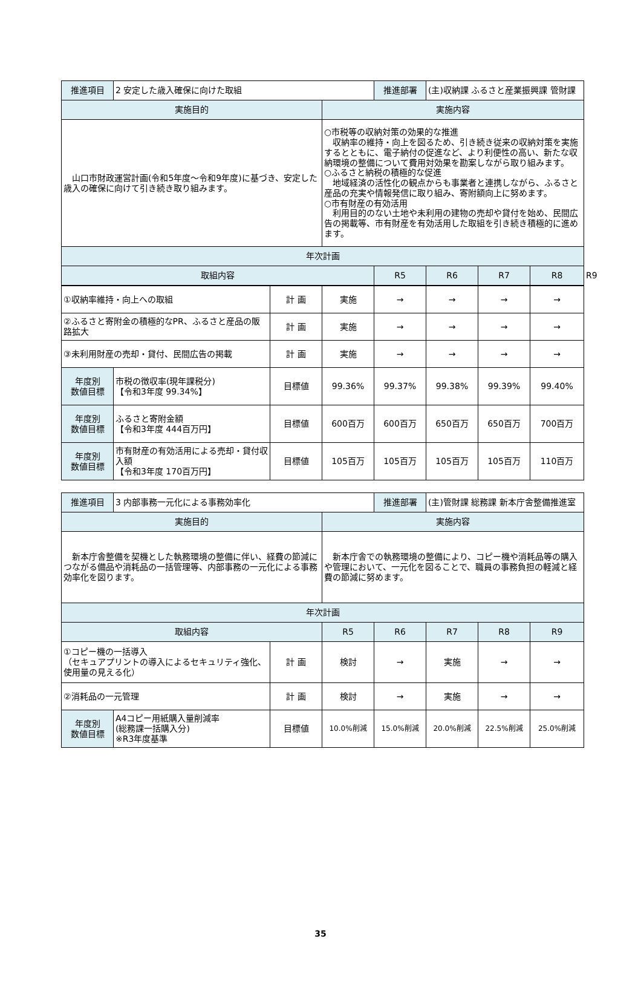| 推進項目 | 2 安定した歳入確保に向けた取組 | | 推進部署 | (主)収納課 ふるさと産業振興課 管財課 | | | |
| 実施目的 | | 実施内容 | | | | | |
| 山口市財政運営計画(令和5年度～令和9年度)に基づき、安定した歳入の確保に向けて引き続き取り組みます。 | | ○市税等の収納対策の効果的な推進 収納率の維持・向上を図るため、引き続き従来の収納対策を実施するとともに、電子納付の促進など、より利便性の高い、新たな収納環境の整備について費用対効果を勘案しながら取り組みます。 ○ふるさと納税の積極的な促進 地域経済の活性化の観点からも事業者と連携しながら、ふるさと産品の充実や情報発信に取り組み、寄附額向上に努めます。 ○市有財産の有効活用 利用目的のない土地や未利用の建物の売却や貸付を始め、民間広告の掲載等、市有財産を有効活用した取組を引き続き積極的に進めます。 | | | | | |
| 年次計画 | | | | | | | |
| 取組内容 | | | R5 | R6 | R7 | R8 | R9 |
| ①収納率維持・向上への取組 | | 計 画 | 実施 | → | → | → | → |
| ②ふるさと寄附金の積極的なPR、ふるさと産品の販路拡大 | | 計 画 | 実施 | → | → | → | → |
| ③未利用財産の売却・貸付、民間広告の掲載 | | 計 画 | 実施 | → | → | → | → |
| 年度別 数値目標 | 市税の徴収率(現年課税分) 【令和3年度 99.34%】 | 目標値 | 99.36% | 99.37% | 99.38% | 99.39% | 99.40% |
| 年度別 数値目標 | ふるさと寄附金額 【令和3年度 444百万円】 | 目標値 | 600百万 | 600百万 | 650百万 | 650百万 | 700百万 |
| 年度別 数値目標 | 市有財産の有効活用による売却・貸付収入額 【令和3年度 170百万円】 | 目標値 | 105百万 | 105百万 | 105百万 | 105百万 | 110百万 |
| 推進項目 | 3 内部事務一元化による事務効率化 | | | 推進部署 | (主)管財課 総務課 新本庁舎整備推進室 | | |
| 実施目的 | | | 実施内容 | | | | |
| 新本庁舎整備を契機とした執務環境の整備に伴い、経費の節減につながる備品や消耗品の一括管理等、内部事務の一元化による事務効率化を図ります。 | | | 新本庁舎での執務環境の整備により、コピー機や消耗品等の購入や管理において、一元化を図ることで、職員の事務負担の軽減と経費の節減に努めます。 | | | | |
| 年次計画 | | | | | | | |
| 取組内容 | | | R5 | R6 | R7 | R8 | R9 |
| ①コピー機の一括導入 （セキュアプリントの導入によるセキュリティ強化、使用量の見える化） | | 計 画 | 検討 | → | 実施 | → | → |
| ②消耗品の一元管理 | | 計 画 | 検討 | → | 実施 | → | → |
| 年度別 数値目標 | A4コピー用紙購入量削減率 (総務課一括購入分) ※R3年度基準 | 目標値 | 10.0%削減 | 15.0%削減 | 20.0%削減 | 22.5%削減 | 25.0%削減 |
35